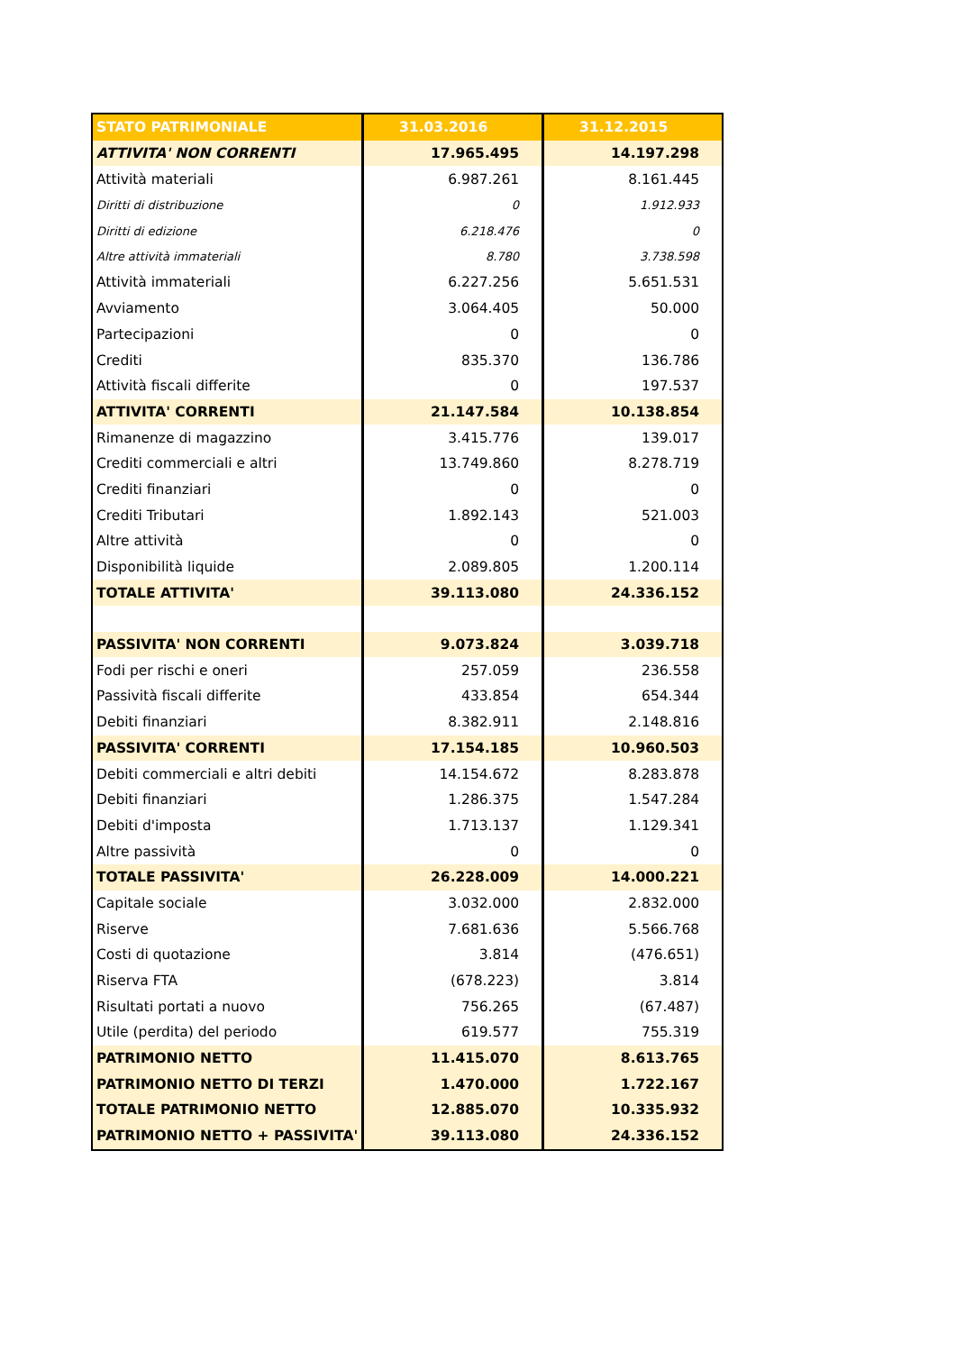| STATO PATRIMONIALE | 31.03.2016 | 31.12.2015 |
| --- | --- | --- |
| ATTIVITA' NON CORRENTI | 17.965.495 | 14.197.298 |
| Attività materiali | 6.987.261 | 8.161.445 |
| Diritti di distribuzione | 0 | 1.912.933 |
| Diritti di edizione | 6.218.476 | 0 |
| Altre attività immateriali | 8.780 | 3.738.598 |
| Attività immateriali | 6.227.256 | 5.651.531 |
| Avviamento | 3.064.405 | 50.000 |
| Partecipazioni | 0 | 0 |
| Crediti | 835.370 | 136.786 |
| Attività fiscali differite | 0 | 197.537 |
| ATTIVITA' CORRENTI | 21.147.584 | 10.138.854 |
| Rimanenze di magazzino | 3.415.776 | 139.017 |
| Crediti commerciali e altri | 13.749.860 | 8.278.719 |
| Crediti finanziari | 0 | 0 |
| Crediti Tributari | 1.892.143 | 521.003 |
| Altre attività | 0 | 0 |
| Disponibilità liquide | 2.089.805 | 1.200.114 |
| TOTALE ATTIVITA' | 39.113.080 | 24.336.152 |
| PASSIVITA' NON CORRENTI | 9.073.824 | 3.039.718 |
| Fodi per rischi e oneri | 257.059 | 236.558 |
| Passività fiscali differite | 433.854 | 654.344 |
| Debiti finanziari | 8.382.911 | 2.148.816 |
| PASSIVITA' CORRENTI | 17.154.185 | 10.960.503 |
| Debiti commerciali e altri debiti | 14.154.672 | 8.283.878 |
| Debiti finanziari | 1.286.375 | 1.547.284 |
| Debiti d'imposta | 1.713.137 | 1.129.341 |
| Altre passività | 0 | 0 |
| TOTALE PASSIVITA' | 26.228.009 | 14.000.221 |
| Capitale sociale | 3.032.000 | 2.832.000 |
| Riserve | 7.681.636 | 5.566.768 |
| Costi di quotazione | 3.814 | (476.651) |
| Riserva FTA | (678.223) | 3.814 |
| Risultati portati a nuovo | 756.265 | (67.487) |
| Utile (perdita) del periodo | 619.577 | 755.319 |
| PATRIMONIO NETTO | 11.415.070 | 8.613.765 |
| PATRIMONIO NETTO DI TERZI | 1.470.000 | 1.722.167 |
| TOTALE PATRIMONIO NETTO | 12.885.070 | 10.335.932 |
| PATRIMONIO NETTO + PASSIVITA' | 39.113.080 | 24.336.152 |